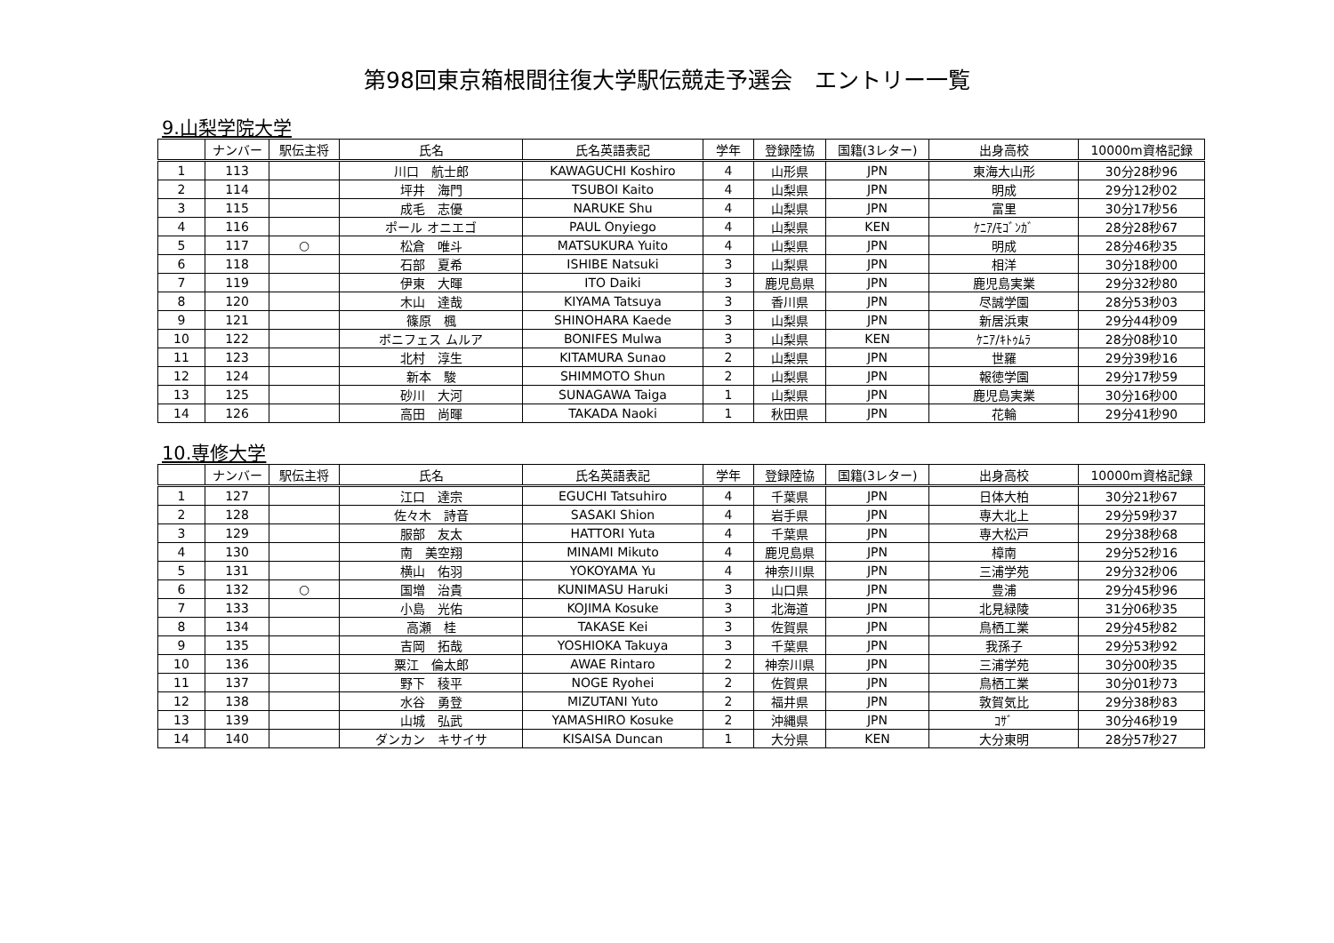第98回東京箱根間往復大学駅伝競走予選会　エントリー一覧
9.山梨学院大学
| | ナンバー | 駅伝主将 | 氏名 | 氏名英語表記 | 学年 | 登録陸協 | 国籍(3レター) | 出身高校 | 10000m資格記録 |
| --- | --- | --- | --- | --- | --- | --- | --- | --- | --- |
| 1 | 113 | | 川口 航士郎 | KAWAGUCHI Koshiro | 4 | 山形県 | JPN | 東海大山形 | 30分28秒96 |
| 2 | 114 | | 坪井 海門 | TSUBOI Kaito | 4 | 山梨県 | JPN | 明成 | 29分12秒02 |
| 3 | 115 | | 成毛 志優 | NARUKE Shu | 4 | 山梨県 | JPN | 富里 | 30分17秒56 |
| 4 | 116 | | ポール オニエゴ | PAUL Onyiego | 4 | 山梨県 | KEN | ｹﾆｱ/ﾓｺﾞﾝｶﾞ | 28分28秒67 |
| 5 | 117 | ○ | 松倉 唯斗 | MATSUKURA Yuito | 4 | 山梨県 | JPN | 明成 | 28分46秒35 |
| 6 | 118 | | 石部 夏希 | ISHIBE Natsuki | 3 | 山梨県 | JPN | 相洋 | 30分18秒00 |
| 7 | 119 | | 伊東 大暉 | ITO Daiki | 3 | 鹿児島県 | JPN | 鹿児島実業 | 29分32秒80 |
| 8 | 120 | | 木山 達哉 | KIYAMA Tatsuya | 3 | 香川県 | JPN | 尽誠学園 | 28分53秒03 |
| 9 | 121 | | 篠原 楓 | SHINOHARA Kaede | 3 | 山梨県 | JPN | 新居浜東 | 29分44秒09 |
| 10 | 122 | | ボニフェス ムルア | BONIFES Mulwa | 3 | 山梨県 | KEN | ｹﾆｱ/ｷﾄｩﾑﾗ | 28分08秒10 |
| 11 | 123 | | 北村 淳生 | KITAMURA Sunao | 2 | 山梨県 | JPN | 世羅 | 29分39秒16 |
| 12 | 124 | | 新本 駿 | SHIMMOTO Shun | 2 | 山梨県 | JPN | 報徳学園 | 29分17秒59 |
| 13 | 125 | | 砂川 大河 | SUNAGAWA Taiga | 1 | 山梨県 | JPN | 鹿児島実業 | 30分16秒00 |
| 14 | 126 | | 高田 尚暉 | TAKADA Naoki | 1 | 秋田県 | JPN | 花輪 | 29分41秒90 |
10.専修大学
| | ナンバー | 駅伝主将 | 氏名 | 氏名英語表記 | 学年 | 登録陸協 | 国籍(3レター) | 出身高校 | 10000m資格記録 |
| --- | --- | --- | --- | --- | --- | --- | --- | --- | --- |
| 1 | 127 | | 江口 達宗 | EGUCHI Tatsuhiro | 4 | 千葉県 | JPN | 日体大柏 | 30分21秒67 |
| 2 | 128 | | 佐々木 詩音 | SASAKI Shion | 4 | 岩手県 | JPN | 専大北上 | 29分59秒37 |
| 3 | 129 | | 服部 友太 | HATTORI Yuta | 4 | 千葉県 | JPN | 専大松戸 | 29分38秒68 |
| 4 | 130 | | 南 美空翔 | MINAMI Mikuto | 4 | 鹿児島県 | JPN | 樟南 | 29分52秒16 |
| 5 | 131 | | 横山 佑羽 | YOKOYAMA Yu | 4 | 神奈川県 | JPN | 三浦学苑 | 29分32秒06 |
| 6 | 132 | ○ | 国増 治貴 | KUNIMASU Haruki | 3 | 山口県 | JPN | 豊浦 | 29分45秒96 |
| 7 | 133 | | 小島 光佑 | KOJIMA Kosuke | 3 | 北海道 | JPN | 北見緑陵 | 31分06秒35 |
| 8 | 134 | | 高瀬 桂 | TAKASE Kei | 3 | 佐賀県 | JPN | 鳥栖工業 | 29分45秒82 |
| 9 | 135 | | 吉岡 拓哉 | YOSHIOKA Takuya | 3 | 千葉県 | JPN | 我孫子 | 29分53秒92 |
| 10 | 136 | | 粟江 倫太郎 | AWAE Rintaro | 2 | 神奈川県 | JPN | 三浦学苑 | 30分00秒35 |
| 11 | 137 | | 野下 稜平 | NOGE Ryohei | 2 | 佐賀県 | JPN | 鳥栖工業 | 30分01秒73 |
| 12 | 138 | | 水谷 勇登 | MIZUTANI Yuto | 2 | 福井県 | JPN | 敦賀気比 | 29分38秒83 |
| 13 | 139 | | 山城 弘武 | YAMASHIRO Kosuke | 2 | 沖縄県 | JPN | ｺｻﾞ | 30分46秒19 |
| 14 | 140 | | ダンカン キサイサ | KISAISA Duncan | 1 | 大分県 | KEN | 大分東明 | 28分57秒27 |